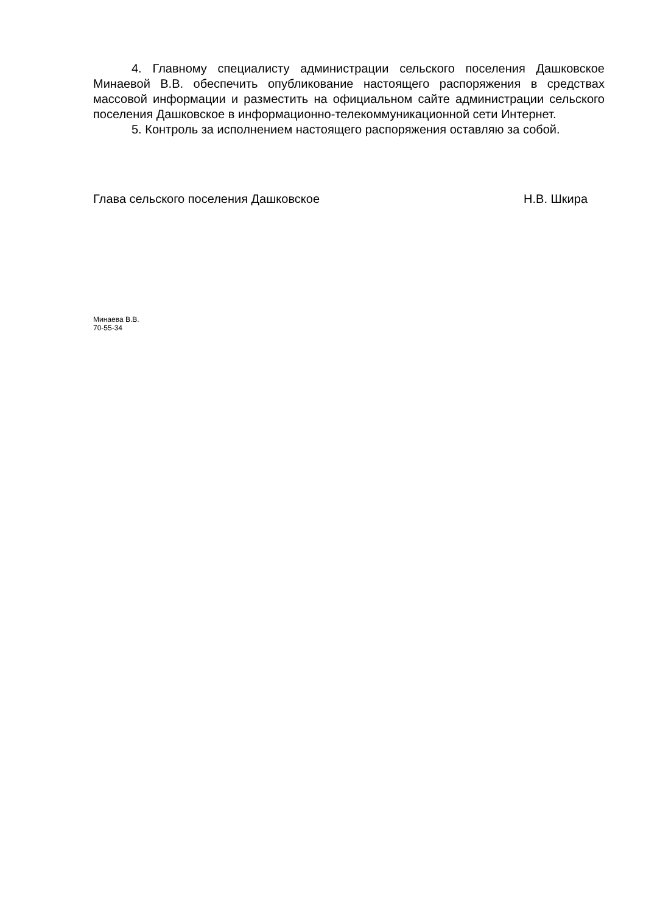4. Главному специалисту администрации сельского поселения Дашковское Минаевой В.В. обеспечить опубликование настоящего распоряжения в средствах массовой информации и разместить на официальном сайте администрации сельского поселения Дашковское в информационно-телекоммуникационной сети Интернет.
5. Контроль за исполнением настоящего распоряжения оставляю за собой.
Глава сельского поселения Дашковское Н.В. Шкира
Минаева В.В.
70-55-34